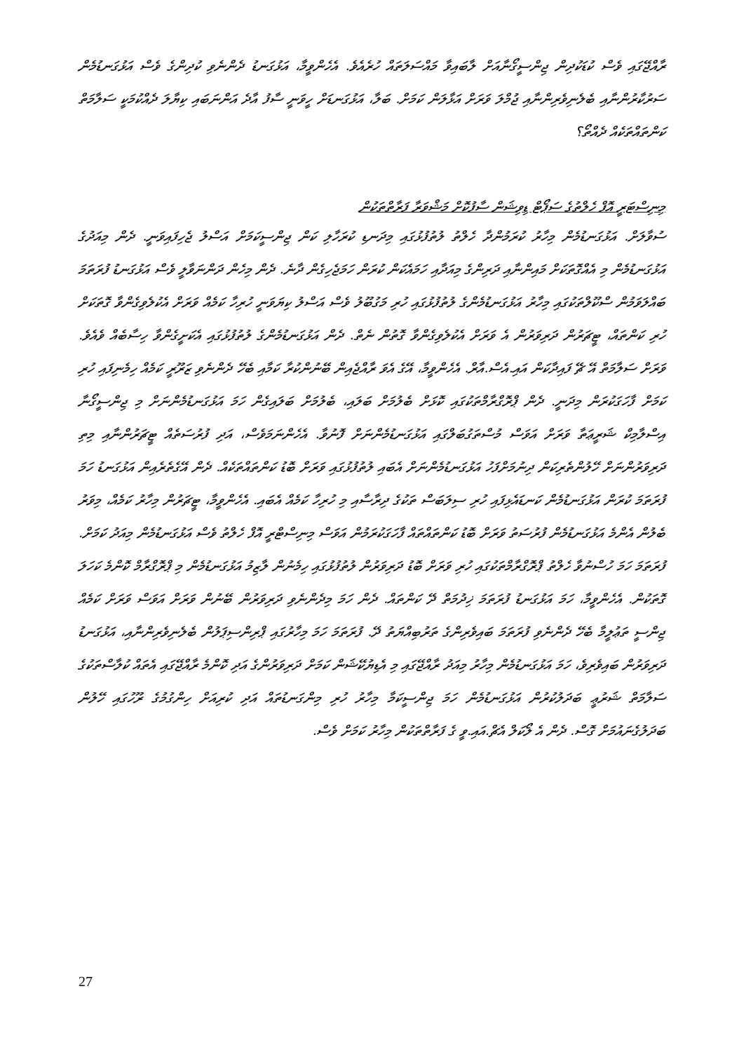ރާއްޖޭގައި ވެސް ކުޑަކުދިން ޖިންސީގޯނާއަށް ލާބައިވާ މައްސަލަތައް ހުރެއެވެ. އެހެންވީމާ، އަޅުގަނޑު ދެންނެވި ކުދިންގެ ވެސް އަޅުގަނޑުމެން ސަރުކާރުންނާއި ބެލެނިވެރިންނާއި ޖުމްލަ ވަރަށް އަޅާލަން ކަމަށް. ބަލާ، އަޅުގަނޑަށް ހީވަނީ ސާފު އާދެ އަންނަބައި ކިޔާލަ ދެއްކުމަކީ ސަލާމަތް ކަންތައްތަކެއް ދެއްތޯ؟
މިނިސްޓަރީ އޮފް ހެލްތުގެ ސަޕޯޓް ޑިވިޝަން ސާފުކޮށް މަޝްވަރާ ފަރާތްތަކުން
ސުވާލަށް. އަޅުގަނޑުމެން މިހާރު ކުރަމުންދާ ހެލްތު ލުތުފުޅުގައި މިދަނޑި ކުރަހާލި ކަން ޖިންސީކަމަށް އަސްލު ޖެހިފައިވަނީ. ދެން މިއަދުގެ އަޅުގަނޑުމެން މި އެއްގޮތަކަށް މައިންނާއި ދަރިންގެ މިއަދާއި ހަމައެކަން ކުރަން ހަމަޖެހިގެން ދާނެ. ދެން މިހެން ދަންނަވާލީ ވެސް އަޅުގަނޑު ފުރަތަމަ ބައްލަވަމުން ސްކޫލްތަކުގައި މިހާރު އަޅުގަނޑުމެންގެ ލުތުފުޅުގައި ހުރި މަގުބޫލު ވެސް އަސްލު ކިޔަވަނީ ހުރިހާ ކަމެއް ވަރަށް އެކުލެވިގެންވާ ގޮތަކަށް ހުރި ކަންތައް، ޓީޗަރުން ދަރިވަރުން އެ ވަރަށް އެކުލެވިގެންވާ ގޮތުން ނެތް. ދެން އަޅުގަނޑުމެންގެ ލުތުފުޅުގައި އެކަށީގެންވާ ހިސާބެއް ވެއެވެ. ވަރަށް ސަލާމަތް އޭ ޗޭ ފައިދާކަން އައި.އެސް.އާރް. އެހެންވީމާ، އޭގެ އެވަ ރާއްޖެއިން ބޭނުންކުރާ ކަމާއި ބެހޭ ދެންނެވި ޒަރޫރީ ކަމެއް ހިމެނިފައި ހުރި ކަމަށް ފާހަގަކުރަން މިދަނީ. ދެން ޕްރޮގްރާމްތަކުގައި ކޮޅަށް ބެލުމަށް ބަލައި، ބެލުމަށް ބަލައިގެން ހަމަ އަޅުގަނޑުމެންނަށް މި ޖިންސީގޯނާ އިސްލާމިކް ޝަރީޢަތާ ވަރަށް އަވަސް މުސްތަގުބަލްގައި އަޅުގަނޑުމެންނަށް ފޮނުވާ. އެހެންނަމަވެސް، އަދި ފުރުސަތެއް ޓީޗަރުންނާއި މިތި ދަރިވަރުންނަށް ހޭލުންތެރިކަން ދިނުމަށްފަހު އަޅުގަނޑުމެންނަށް އެބައި ލުތުފުޅުގައި ވަރަށް ބޮޑު ކަންތައްތަކެއް. ދެން އޭގެތެރެއިން އަޅުގަނޑު ހަމަ ފުރަތަމަ ކުރަން އަޅުގަނޑުމެން ކަނޑައެޅިފައި ހުރި ސިލަބަސް ތަކުގެ ދިރާސާއި މި ހުރިހާ ކަމެއް އެބައި. އެހެންވީމާ، ޓީޗަރުން މިހާރު ކަމެއް، މިވަރު ބެލުން އެންމެ އަޅުގަނޑުމެން ފުރުސަތު ވަރަށް ބޮޑު ކަންތައްތައް ފާހަގަކުރަމުން އަވަސް މިނިސްޓްރީ އޮފް ހެލްތު ވެސް އަޅުގަނޑުމެން މިއަދު ކަމަށް. ފުރަތަމަ ހަމަ ހުސްނުވާ ހެލްތު ޕްރޮގްރާމްތަކުގައި ހުރި ވަރަށް ބޮޑު ދަރިވަރުން ލުތުފުޅުގައި ހިމެނުން ލާޒިމު އަޅުގަނޑުމެން މި ޕްރޮގްރާމް ކޮންމެ ކަހަލަ ގޮތަކުން. އެހެންވީމާ، ހަމަ އަޅުގަނޑު ފުރަތަމަ ޚިދުމަތް ދޭ ކަންތައް. ދެން ހަމަ މިދެންނެވި ދަރިވަރުން ބޭނުން ވަރަށް އަވަސް ވަރަށް ކަމެއް ޖިންސީ ތަޢުލީމާ ބެހޭ ދެންނެވި ފުރަތަމަ ބައިވެރިންގެ ތަރުބިއްޔަތު ދޭ. ފުރަތަމަ ހަމަ މިހާރުގައި ޕްރިންސިޕަލުން ބެލެނިވެރިންނާއި، އަޅުގަނޑު ދަރިވަރުން ބައިވެރިވެ، ހަމަ އަޅުގަނޑުމެން މިހާރު މިއަދު ރާއްޖޭގައި މި އެޑިޔުކޭޝަން ކަމަށް ދަރިވަރުންގެ އަދި ކޮންމެ ރާއްޖޭގައި އެތައް ކުލާސްތަކުގެ ސަލާމަތް ޝަރުޢީ ބަދަލުކުރުން އަޅުގަނޑުމެން ހަމަ ޖިންސީކަމާ މިހާރު ހުރި މިންގަނޑުތައް އަދި ކުރިއަށް ހިންގުމުގެ ރޫހުގައި ހޭލުން ބަދަލުގެނައުމަށް ގޮސް. ދެން އެ ލޯކަލް އެޗް.އައި.ވީ ގެ ފަރާތްތަކުން މިހާރު ކަމަށް ވެސް.
27